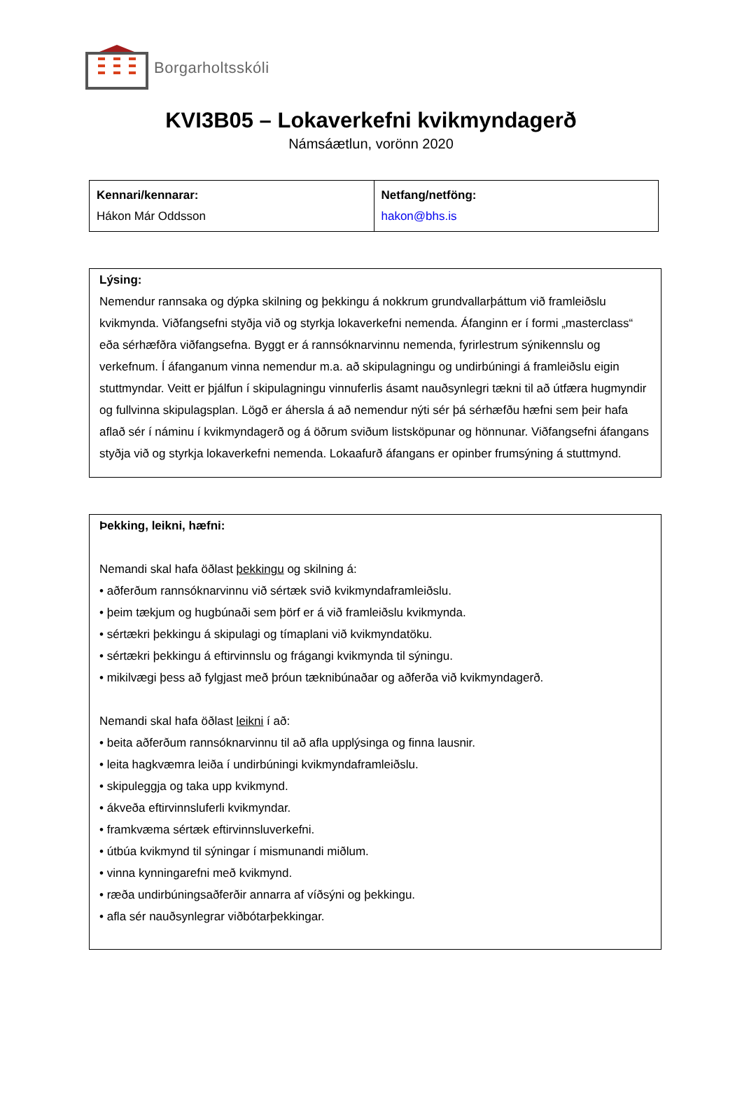Borgarholtsskóli
KVI3B05 – Lokaverkefni kvikmyndagerð
Námsáætlun, vorönn 2020
| Kennari/kennarar: Hákon Már Oddsson | Netfang/netföng: hakon@bhs.is |
Lýsing:
Nemendur rannsaka og dýpka skilning og þekkingu á nokkrum grundvallarþáttum við framleiðslu kvikmynda. Viðfangsefni styðja við og styrkja lokaverkefni nemenda. Áfanginn er í formi „masterclass“ eða sérhæfðra viðfangsefna. Byggt er á rannsóknarvinnu nemenda, fyrirlestrum sýnikennslu og verkefnum. Í áfanganum vinna nemendur m.a. að skipulagningu og undirbúningi á framleiðslu eigin stuttmyndar. Veitt er þjálfun í skipulagningu vinnuferlis ásamt nauðsynlegri tækni til að útfæra hugmyndir og fullvinna skipulagsplan. Lögð er áhersla á að nemendur nýti sér þá sérhæfðu hæfni sem þeir hafa aflað sér í náminu í kvikmyndagerð og á öðrum sviðum listsköpunar og hönnunar. Viðfangsefni áfangans styðja við og styrkja lokaverkefni nemenda. Lokaafurð áfangans er opinber frumsýning á stuttmynd.
Þekking, leikni, hæfni:
Nemandi skal hafa öðlast þekkingu og skilning á:
• aðferðum rannsóknarvinnu við sértæk svið kvikmyndaframleiðslu.
• þeim tækjum og hugbúnaði sem þörf er á við framleiðslu kvikmynda.
• sértækri þekkingu á skipulagi og tímaplani við kvikmyndatöku.
• sértækri þekkingu á eftirvinnslu og frágangi kvikmynda til sýningu.
• mikilvægi þess að fylgjast með þróun tæknibúnaðar og aðferða við kvikmyndagerð.
Nemandi skal hafa öðlast leikni í að:
• beita aðferðum rannsóknarvinnu til að afla upplýsinga og finna lausnir.
• leita hagkvæmra leiða í undirbúningi kvikmyndaframleiðslu.
• skipuleggja og taka upp kvikmynd.
• ákveða eftirvinnsluferli kvikmyndar.
• framkvæma sértæk eftirvinnsluverkefni.
• útbúa kvikmynd til sýningar í mismunandi miðlum.
• vinna kynningarefni með kvikmynd.
• ræða undirbúningsaðferðir annarra af víðsýni og þekkingu.
• afla sér nauðsynlegrar viðbótarþekkingar.